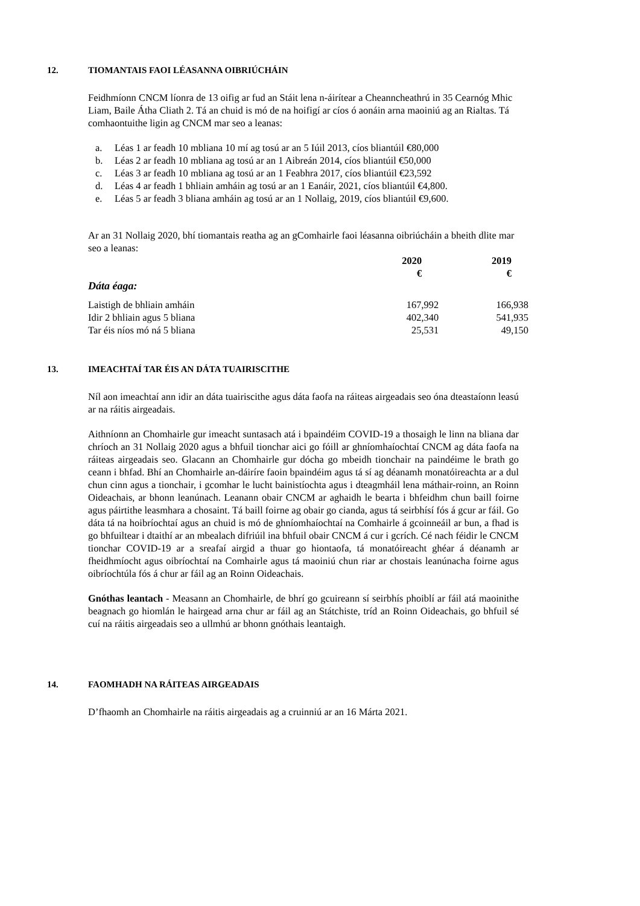12. TIOMANTAIS FAOI LÉASANNA OIBRIÚCHÁIN
Feidhmíonn CNCM líonra de 13 oifig ar fud an Stáit lena n-áirítear a Cheanncheathrú in 35 Cearnóg Mhic Liam, Baile Átha Cliath 2. Tá an chuid is mó de na hoifigí ar cíos ó aonáin arna maoiniú ag an Rialtas. Tá comhaontuithe ligin ag CNCM mar seo a leanas:
a. Léas 1 ar feadh 10 mbliana 10 mí ag tosú ar an 5 Iúil 2013, cíos bliantúil €80,000
b. Léas 2 ar feadh 10 mbliana ag tosú ar an 1 Aibreán 2014, cíos bliantúil €50,000
c. Léas 3 ar feadh 10 mbliana ag tosú ar an 1 Feabhra 2017, cíos bliantúil €23,592
d. Léas 4 ar feadh 1 bhliain amháin ag tosú ar an 1 Eanáir, 2021, cíos bliantúil €4,800.
e. Léas 5 ar feadh 3 bliana amháin ag tosú ar an 1 Nollaig, 2019, cíos bliantúil €9,600.
Ar an 31 Nollaig 2020, bhí tiomantais reatha ag an gComhairle faoi léasanna oibriúcháin a bheith dlite mar seo a leanas:
| | 2020 € | 2019 € |
| --- | --- | --- |
| Dáta éaga: | | |
| Laistigh de bhliain amháin | 167,992 | 166,938 |
| Idir 2 bhliain agus 5 bliana | 402,340 | 541,935 |
| Tar éis níos mó ná 5 bliana | 25,531 | 49,150 |
13. IMEACHTAÍ TAR ÉIS AN DÁTA TUAIRISCITHE
Níl aon imeachtaí ann idir an dáta tuairiscithe agus dáta faofa na ráiteas airgeadais seo óna dteastaíonn leasú ar na ráitis airgeadais.
Aithníonn an Chomhairle gur imeacht suntasach atá i bpaindéim COVID-19 a thosaigh le linn na bliana dar chríoch an 31 Nollaig 2020 agus a bhfuil tionchar aici go fóill ar ghníomhaíochtaí CNCM ag dáta faofa na ráiteas airgeadais seo. Glacann an Chomhairle gur dócha go mbeidh tionchair na paindéime le brath go ceann i bhfad. Bhí an Chomhairle an-dáiríre faoin bpaindéim agus tá sí ag déanamh monatóireachta ar a dul chun cinn agus a tionchair, i gcomhar le lucht bainistíochta agus i dteagmháil lena máthair-roinn, an Roinn Oideachais, ar bhonn leanúnach. Leanann obair CNCM ar aghaidh le bearta i bhfeidhm chun baill foirne agus páirtithe leasmhara a chosaint. Tá baill foirne ag obair go cianda, agus tá seirbhísí fós á gcur ar fáil. Go dáta tá na hoibríochtaí agus an chuid is mó de ghníomhaíochtaí na Comhairle á gcoinneáil ar bun, a fhad is go bhfuiltear i dtaithí ar an mbealach difriúil ina bhfuil obair CNCM á cur i gcrích. Cé nach féidir le CNCM tionchar COVID-19 ar a sreafaí airgid a thuar go hiontaofa, tá monatóireacht ghéar á déanamh ar fheidhmíocht agus oibríochtaí na Comhairle agus tá maoiniú chun riar ar chostais leanúnacha foirne agus oibríochtúla fós á chur ar fáil ag an Roinn Oideachais.
Gnóthas leantach - Measann an Chomhairle, de bhrí go gcuireann sí seirbhís phoiblí ar fáil atá maoinithe beagnach go hiomlán le hairgead arna chur ar fáil ag an Státchiste, tríd an Roinn Oideachais, go bhfuil sé cuí na ráitis airgeadais seo a ullmhú ar bhonn gnóthais leantaigh.
14. FAOMHADH NA RÁITEAS AIRGEADAIS
D’fhaomh an Chomhairle na ráitis airgeadais ag a cruinniú ar an 16 Márta 2021.